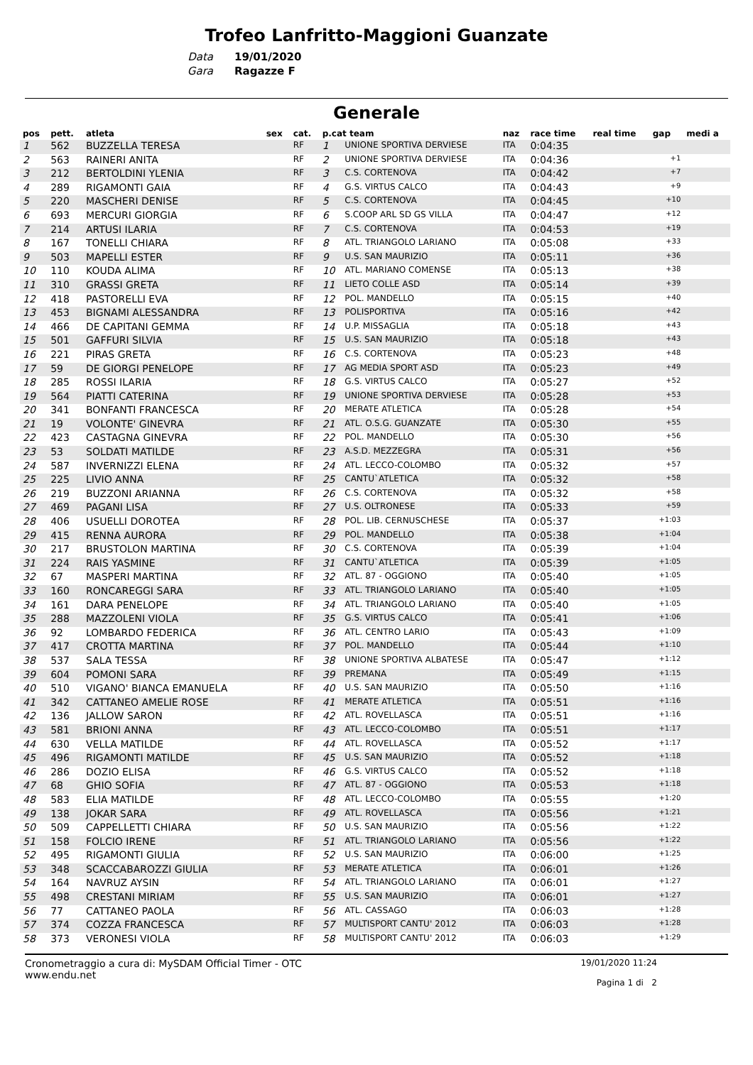Trofeo Lanfritto-Maggioni Guanzate
Data 19/01/2020
Gara Ragazze F
Generale
| pos | pett. | atleta | sex | cat. | p.cat team | | naz | race time | real time | gap | medi a |
| --- | --- | --- | --- | --- | --- | --- | --- | --- | --- | --- | --- |
| 1 | 562 | BUZZELLA TERESA | | RF | 1 | UNIONE SPORTIVA DERVIESE | ITA | 0:04:35 | | | |
| 2 | 563 | RAINERI ANITA | | RF | 2 | UNIONE SPORTIVA DERVIESE | ITA | 0:04:36 | | +1 | |
| 3 | 212 | BERTOLDINI YLENIA | | RF | 3 | C.S. CORTENOVA | ITA | 0:04:42 | | +7 | |
| 4 | 289 | RIGAMONTI GAIA | | RF | 4 | G.S. VIRTUS CALCO | ITA | 0:04:43 | | +9 | |
| 5 | 220 | MASCHERI DENISE | | RF | 5 | C.S. CORTENOVA | ITA | 0:04:45 | | +10 | |
| 6 | 693 | MERCURI GIORGIA | | RF | 6 | S.COOP ARL SD GS VILLA | ITA | 0:04:47 | | +12 | |
| 7 | 214 | ARTUSI ILARIA | | RF | 7 | C.S. CORTENOVA | ITA | 0:04:53 | | +19 | |
| 8 | 167 | TONELLI CHIARA | | RF | 8 | ATL. TRIANGOLO LARIANO | ITA | 0:05:08 | | +33 | |
| 9 | 503 | MAPELLI ESTER | | RF | 9 | U.S. SAN MAURIZIO | ITA | 0:05:11 | | +36 | |
| 10 | 110 | KOUDA ALIMA | | RF | 10 | ATL. MARIANO COMENSE | ITA | 0:05:13 | | +38 | |
| 11 | 310 | GRASSI GRETA | | RF | 11 | LIETO COLLE ASD | ITA | 0:05:14 | | +39 | |
| 12 | 418 | PASTORELLI EVA | | RF | 12 | POL. MANDELLO | ITA | 0:05:15 | | +40 | |
| 13 | 453 | BIGNAMI ALESSANDRA | | RF | 13 | POLISPORTIVA | ITA | 0:05:16 | | +42 | |
| 14 | 466 | DE CAPITANI GEMMA | | RF | 14 | U.P. MISSAGLIA | ITA | 0:05:18 | | +43 | |
| 15 | 501 | GAFFURI SILVIA | | RF | 15 | U.S. SAN MAURIZIO | ITA | 0:05:18 | | +43 | |
| 16 | 221 | PIRAS GRETA | | RF | 16 | C.S. CORTENOVA | ITA | 0:05:23 | | +48 | |
| 17 | 59 | DE GIORGI PENELOPE | | RF | 17 | AG MEDIA SPORT ASD | ITA | 0:05:23 | | +49 | |
| 18 | 285 | ROSSI ILARIA | | RF | 18 | G.S. VIRTUS CALCO | ITA | 0:05:27 | | +52 | |
| 19 | 564 | PIATTI CATERINA | | RF | 19 | UNIONE SPORTIVA DERVIESE | ITA | 0:05:28 | | +53 | |
| 20 | 341 | BONFANTI FRANCESCA | | RF | 20 | MERATE ATLETICA | ITA | 0:05:28 | | +54 | |
| 21 | 19 | VOLONTE' GINEVRA | | RF | 21 | ATL. O.S.G. GUANZATE | ITA | 0:05:30 | | +55 | |
| 22 | 423 | CASTAGNA GINEVRA | | RF | 22 | POL. MANDELLO | ITA | 0:05:30 | | +56 | |
| 23 | 53 | SOLDATI MATILDE | | RF | 23 | A.S.D. MEZZEGRA | ITA | 0:05:31 | | +56 | |
| 24 | 587 | INVERNIZZI ELENA | | RF | 24 | ATL. LECCO-COLOMBO | ITA | 0:05:32 | | +57 | |
| 25 | 225 | LIVIO ANNA | | RF | 25 | CANTU`ATLETICA | ITA | 0:05:32 | | +58 | |
| 26 | 219 | BUZZONI ARIANNA | | RF | 26 | C.S. CORTENOVA | ITA | 0:05:32 | | +58 | |
| 27 | 469 | PAGANI LISA | | RF | 27 | U.S. OLTRONESE | ITA | 0:05:33 | | +59 | |
| 28 | 406 | USUELLI DOROTEA | | RF | 28 | POL. LIB. CERNUSCHESE | ITA | 0:05:37 | | +1:03 | |
| 29 | 415 | RENNA AURORA | | RF | 29 | POL. MANDELLO | ITA | 0:05:38 | | +1:04 | |
| 30 | 217 | BRUSTOLON MARTINA | | RF | 30 | C.S. CORTENOVA | ITA | 0:05:39 | | +1:04 | |
| 31 | 224 | RAIS YASMINE | | RF | 31 | CANTU`ATLETICA | ITA | 0:05:39 | | +1:05 | |
| 32 | 67 | MASPERI MARTINA | | RF | 32 | ATL. 87 - OGGIONO | ITA | 0:05:40 | | +1:05 | |
| 33 | 160 | RONCAREGGI SARA | | RF | 33 | ATL. TRIANGOLO LARIANO | ITA | 0:05:40 | | +1:05 | |
| 34 | 161 | DARA PENELOPE | | RF | 34 | ATL. TRIANGOLO LARIANO | ITA | 0:05:40 | | +1:05 | |
| 35 | 288 | MAZZOLENI VIOLA | | RF | 35 | G.S. VIRTUS CALCO | ITA | 0:05:41 | | +1:06 | |
| 36 | 92 | LOMBARDO FEDERICA | | RF | 36 | ATL. CENTRO LARIO | ITA | 0:05:43 | | +1:09 | |
| 37 | 417 | CROTTA MARTINA | | RF | 37 | POL. MANDELLO | ITA | 0:05:44 | | +1:10 | |
| 38 | 537 | SALA TESSA | | RF | 38 | UNIONE SPORTIVA ALBATESE | ITA | 0:05:47 | | +1:12 | |
| 39 | 604 | POMONI SARA | | RF | 39 | PREMANA | ITA | 0:05:49 | | +1:15 | |
| 40 | 510 | VIGANO' BIANCA EMANUELA | | RF | 40 | U.S. SAN MAURIZIO | ITA | 0:05:50 | | +1:16 | |
| 41 | 342 | CATTANEO AMELIE ROSE | | RF | 41 | MERATE ATLETICA | ITA | 0:05:51 | | +1:16 | |
| 42 | 136 | JALLOW SARON | | RF | 42 | ATL. ROVELLASCA | ITA | 0:05:51 | | +1:16 | |
| 43 | 581 | BRIONI ANNA | | RF | 43 | ATL. LECCO-COLOMBO | ITA | 0:05:51 | | +1:17 | |
| 44 | 630 | VELLA MATILDE | | RF | 44 | ATL. ROVELLASCA | ITA | 0:05:52 | | +1:17 | |
| 45 | 496 | RIGAMONTI MATILDE | | RF | 45 | U.S. SAN MAURIZIO | ITA | 0:05:52 | | +1:18 | |
| 46 | 286 | DOZIO ELISA | | RF | 46 | G.S. VIRTUS CALCO | ITA | 0:05:52 | | +1:18 | |
| 47 | 68 | GHIO SOFIA | | RF | 47 | ATL. 87 - OGGIONO | ITA | 0:05:53 | | +1:18 | |
| 48 | 583 | ELIA MATILDE | | RF | 48 | ATL. LECCO-COLOMBO | ITA | 0:05:55 | | +1:20 | |
| 49 | 138 | JOKAR SARA | | RF | 49 | ATL. ROVELLASCA | ITA | 0:05:56 | | +1:21 | |
| 50 | 509 | CAPPELLETTI CHIARA | | RF | 50 | U.S. SAN MAURIZIO | ITA | 0:05:56 | | +1:22 | |
| 51 | 158 | FOLCIO IRENE | | RF | 51 | ATL. TRIANGOLO LARIANO | ITA | 0:05:56 | | +1:22 | |
| 52 | 495 | RIGAMONTI GIULIA | | RF | 52 | U.S. SAN MAURIZIO | ITA | 0:06:00 | | +1:25 | |
| 53 | 348 | SCACCABAROZZI GIULIA | | RF | 53 | MERATE ATLETICA | ITA | 0:06:01 | | +1:26 | |
| 54 | 164 | NAVRUZ AYSIN | | RF | 54 | ATL. TRIANGOLO LARIANO | ITA | 0:06:01 | | +1:27 | |
| 55 | 498 | CRESTANI MIRIAM | | RF | 55 | U.S. SAN MAURIZIO | ITA | 0:06:01 | | +1:27 | |
| 56 | 77 | CATTANEO PAOLA | | RF | 56 | ATL. CASSAGO | ITA | 0:06:03 | | +1:28 | |
| 57 | 374 | COZZA FRANCESCA | | RF | 57 | MULTISPORT CANTU' 2012 | ITA | 0:06:03 | | +1:28 | |
| 58 | 373 | VERONESI VIOLA | | RF | 58 | MULTISPORT CANTU' 2012 | ITA | 0:06:03 | | +1:29 | |
Cronometraggio a cura di: MySDAM Official Timer - OTC
www.endu.net
19/01/2020 11:24
Pagina 1 di 2